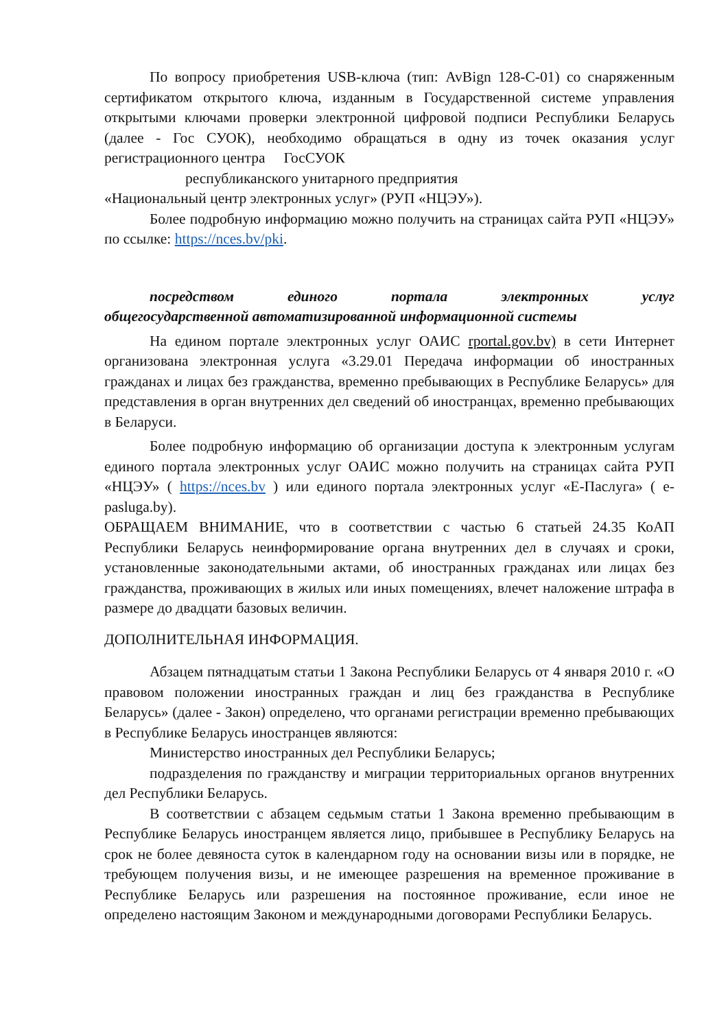По вопросу приобретения USB-ключа (тип: AvBign 128-C-01) со снаряженным сертификатом открытого ключа, изданным в Государственной системе управления открытыми ключами проверки электронной цифровой подписи Республики Беларусь (далее - Гос СУОК), необходимо обращаться в одну из точек оказания услуг регистрационного центра ГосСУОК
республиканского унитарного предприятия
«Национальный центр электронных услуг» (РУП «НЦЭУ»).
Более подробную информацию можно получить на страницах сайта РУП «НЦЭУ» по ссылке: https://nces.bv/pki.
посредством единого портала электронных услуг
общегосударственной автоматизированной информационной системы
На едином портале электронных услуг ОАИС rportal.gov.bv) в сети Интернет организована электронная услуга «3.29.01 Передача информации об иностранных гражданах и лицах без гражданства, временно пребывающих в Республике Беларусь» для представления в орган внутренних дел сведений об иностранцах, временно пребывающих в Беларуси.
Более подробную информацию об организации доступа к электронным услугам единого портала электронных услуг ОАИС можно получить на страницах сайта РУП «НЦЭУ» ( https://nces.bv ) или единого портала электронных услуг «Е-Паслуга» ( e-pasluga.by).
ОБРАЩАЕМ ВНИМАНИЕ, что в соответствии с частью 6 статьей 24.35 КоАП Республики Беларусь неинформирование органа внутренних дел в случаях и сроки, установленные законодательными актами, об иностранных гражданах или лицах без гражданства, проживающих в жилых или иных помещениях, влечет наложение штрафа в размере до двадцати базовых величин.
ДОПОЛНИТЕЛЬНАЯ ИНФОРМАЦИЯ.
Абзацем пятнадцатым статьи 1 Закона Республики Беларусь от 4 января 2010 г. «О правовом положении иностранных граждан и лиц без гражданства в Республике Беларусь» (далее - Закон) определено, что органами регистрации временно пребывающих в Республике Беларусь иностранцев являются:
Министерство иностранных дел Республики Беларусь;
подразделения по гражданству и миграции территориальных органов внутренних дел Республики Беларусь.
В соответствии с абзацем седьмым статьи 1 Закона временно пребывающим в Республике Беларусь иностранцем является лицо, прибывшее в Республику Беларусь на срок не более девяноста суток в календарном году на основании визы или в порядке, не требующем получения визы, и не имеющее разрешения на временное проживание в Республике Беларусь или разрешения на постоянное проживание, если иное не определено настоящим Законом и международными договорами Республики Беларусь.